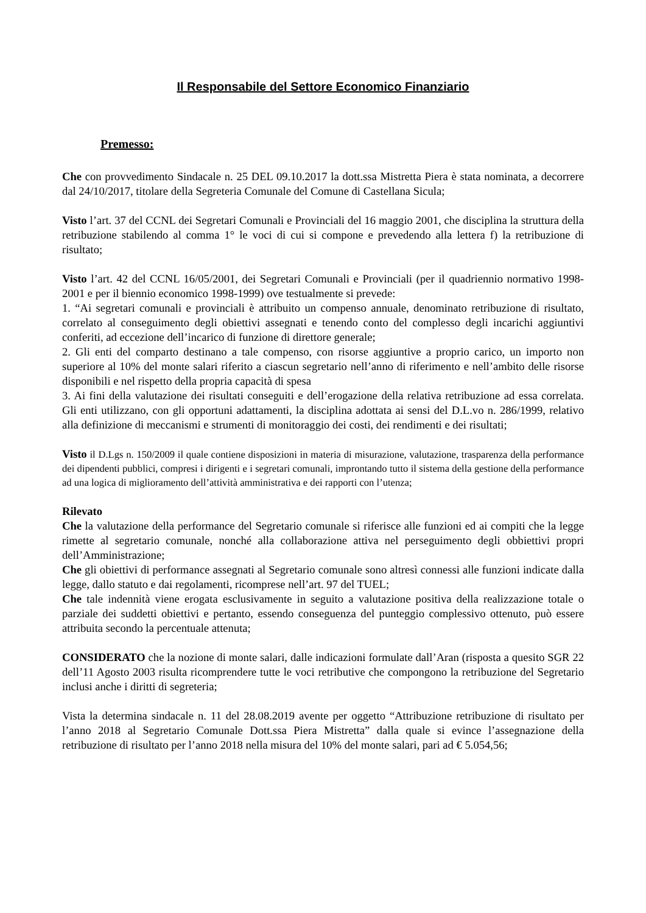Il Responsabile del Settore Economico Finanziario
Premesso:
Che con provvedimento Sindacale n. 25 DEL 09.10.2017 la dott.ssa Mistretta Piera è stata nominata, a decorrere dal 24/10/2017, titolare della Segreteria Comunale del Comune di Castellana Sicula;
Visto l’art. 37 del CCNL dei Segretari Comunali e Provinciali del 16 maggio 2001, che disciplina la struttura della retribuzione stabilendo al comma 1° le voci di cui si compone e prevedendo alla lettera f) la retribuzione di risultato;
Visto l’art. 42 del CCNL 16/05/2001, dei Segretari Comunali e Provinciali (per il quadriennio normativo 1998-2001 e per il biennio economico 1998-1999) ove testualmente si prevede:
1. “Ai segretari comunali e provinciali è attribuito un compenso annuale, denominato retribuzione di risultato, correlato al conseguimento degli obiettivi assegnati e tenendo conto del complesso degli incarichi aggiuntivi conferiti, ad eccezione dell’incarico di funzione di direttore generale;
2. Gli enti del comparto destinano a tale compenso, con risorse aggiuntive a proprio carico, un importo non superiore al 10% del monte salari riferito a ciascun segretario nell’anno di riferimento e nell’ambito delle risorse disponibili e nel rispetto della propria capacità di spesa
3. Ai fini della valutazione dei risultati conseguiti e dell’erogazione della relativa retribuzione ad essa correlata. Gli enti utilizzano, con gli opportuni adattamenti, la disciplina adottata ai sensi del D.L.vo n. 286/1999, relativo alla definizione di meccanismi e strumenti di monitoraggio dei costi, dei rendimenti e dei risultati;
Visto il D.Lgs n. 150/2009 il quale contiene disposizioni in materia di misurazione, valutazione, trasparenza della performance dei dipendenti pubblici, compresi i dirigenti e i segretari comunali, improntando tutto il sistema della gestione della performance ad una logica di miglioramento dell’attività amministrativa e dei rapporti con l’utenza;
Rilevato
Che la valutazione della performance del Segretario comunale si riferisce alle funzioni ed ai compiti che la legge rimette al segretario comunale, nonché alla collaborazione attiva nel perseguimento degli obbiettivi propri dell’Amministrazione;
Che gli obiettivi di performance assegnati al Segretario comunale sono altresì connessi alle funzioni indicate dalla legge, dallo statuto e dai regolamenti, ricomprese nell’art. 97 del TUEL;
Che tale indennità viene erogata esclusivamente in seguito a valutazione positiva della realizzazione totale o parziale dei suddetti obiettivi e pertanto, essendo conseguenza del punteggio complessivo ottenuto, può essere attribuita secondo la percentuale attenuta;
CONSIDERATO che la nozione di monte salari, dalle indicazioni formulate dall’Aran (risposta a quesito SGR 22 dell’11 Agosto 2003 risulta ricomprendere tutte le voci retributive che compongono la retribuzione del Segretario inclusi anche i diritti di segreteria;
Vista la determina sindacale n. 11 del 28.08.2019 avente per oggetto “Attribuzione retribuzione di risultato per l’anno 2018 al Segretario Comunale Dott.ssa Piera Mistretta” dalla quale si evince l’assegnazione della retribuzione di risultato per l’anno 2018 nella misura del 10% del monte salari, pari ad € 5.054,56;